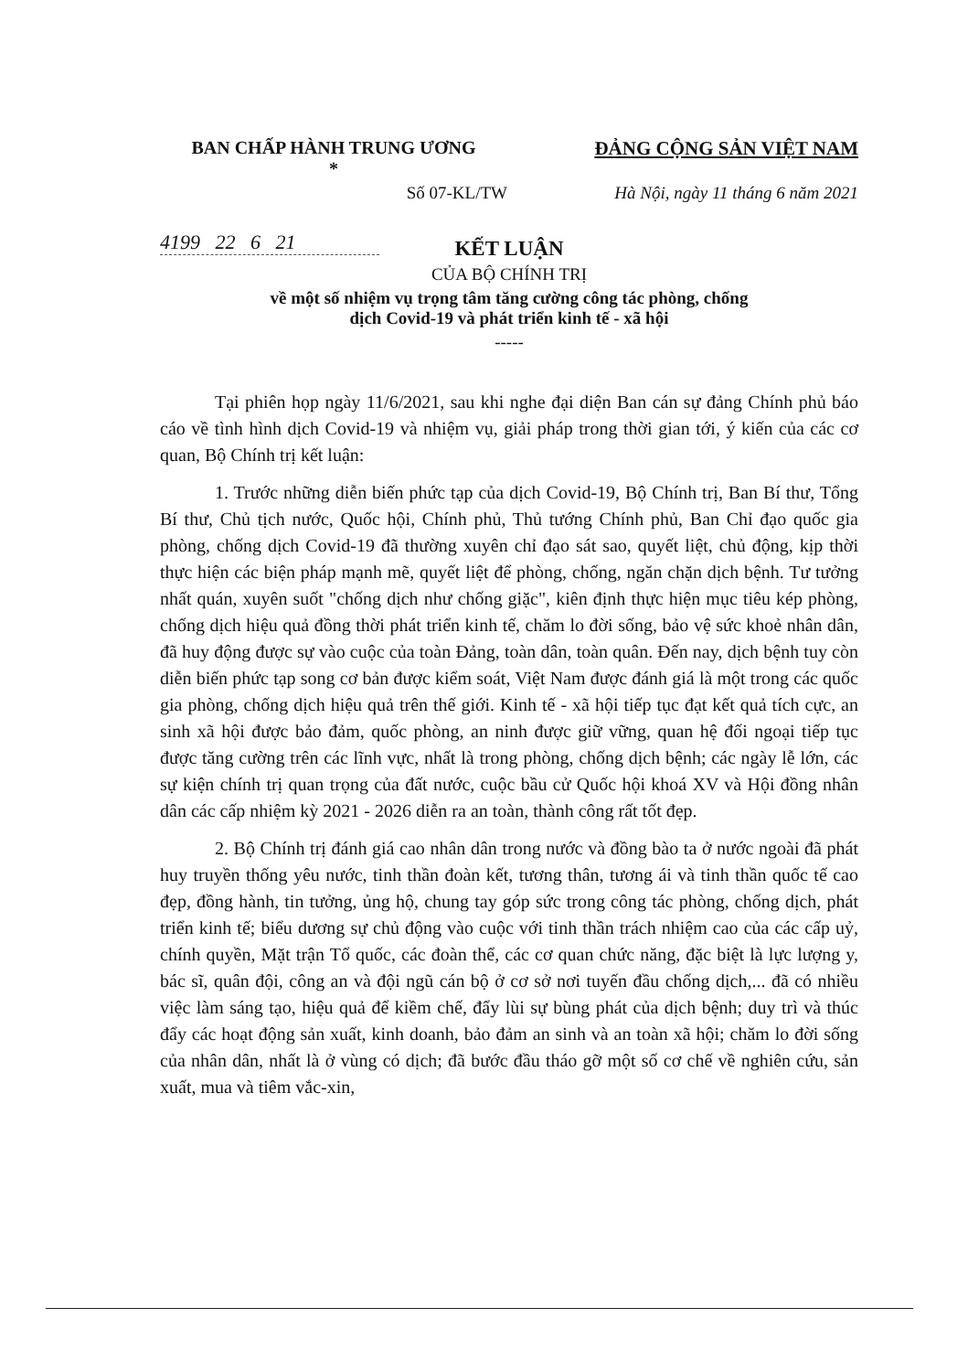BAN CHẤP HÀNH TRUNG ƯƠNG
*
ĐẢNG CỘNG SẢN VIỆT NAM
Số 07-KL/TW Hà Nội, ngày 11 tháng 6 năm 2021
4199 22 6 21
KẾT LUẬN
CỦA BỘ CHÍNH TRỊ
về một số nhiệm vụ trọng tâm tăng cường công tác phòng, chống
dịch Covid-19 và phát triển kinh tế - xã hội
-----
Tại phiên họp ngày 11/6/2021, sau khi nghe đại diện Ban cán sự đảng Chính phủ báo cáo về tình hình dịch Covid-19 và nhiệm vụ, giải pháp trong thời gian tới, ý kiến của các cơ quan, Bộ Chính trị kết luận:
1. Trước những diễn biến phức tạp của dịch Covid-19, Bộ Chính trị, Ban Bí thư, Tổng Bí thư, Chủ tịch nước, Quốc hội, Chính phủ, Thủ tướng Chính phủ, Ban Chỉ đạo quốc gia phòng, chống dịch Covid-19 đã thường xuyên chỉ đạo sát sao, quyết liệt, chủ động, kịp thời thực hiện các biện pháp mạnh mẽ, quyết liệt để phòng, chống, ngăn chặn dịch bệnh. Tư tưởng nhất quán, xuyên suốt "chống dịch như chống giặc", kiên định thực hiện mục tiêu kép phòng, chống dịch hiệu quả đồng thời phát triển kinh tế, chăm lo đời sống, bảo vệ sức khoẻ nhân dân, đã huy động được sự vào cuộc của toàn Đảng, toàn dân, toàn quân. Đến nay, dịch bệnh tuy còn diễn biến phức tạp song cơ bản được kiểm soát, Việt Nam được đánh giá là một trong các quốc gia phòng, chống dịch hiệu quả trên thế giới. Kinh tế - xã hội tiếp tục đạt kết quả tích cực, an sinh xã hội được bảo đảm, quốc phòng, an ninh được giữ vững, quan hệ đối ngoại tiếp tục được tăng cường trên các lĩnh vực, nhất là trong phòng, chống dịch bệnh; các ngày lễ lớn, các sự kiện chính trị quan trọng của đất nước, cuộc bầu cử Quốc hội khoá XV và Hội đồng nhân dân các cấp nhiệm kỳ 2021 - 2026 diễn ra an toàn, thành công rất tốt đẹp.
2. Bộ Chính trị đánh giá cao nhân dân trong nước và đồng bào ta ở nước ngoài đã phát huy truyền thống yêu nước, tinh thần đoàn kết, tương thân, tương ái và tinh thần quốc tế cao đẹp, đồng hành, tin tưởng, ủng hộ, chung tay góp sức trong công tác phòng, chống dịch, phát triển kinh tế; biểu dương sự chủ động vào cuộc với tinh thần trách nhiệm cao của các cấp uỷ, chính quyền, Mặt trận Tổ quốc, các đoàn thể, các cơ quan chức năng, đặc biệt là lực lượng y, bác sĩ, quân đội, công an và đội ngũ cán bộ ở cơ sở nơi tuyến đầu chống dịch,... đã có nhiều việc làm sáng tạo, hiệu quả để kiềm chế, đẩy lùi sự bùng phát của dịch bệnh; duy trì và thúc đẩy các hoạt động sản xuất, kinh doanh, bảo đảm an sinh và an toàn xã hội; chăm lo đời sống của nhân dân, nhất là ở vùng có dịch; đã bước đầu tháo gỡ một số cơ chế về nghiên cứu, sản xuất, mua và tiêm vắc-xin,